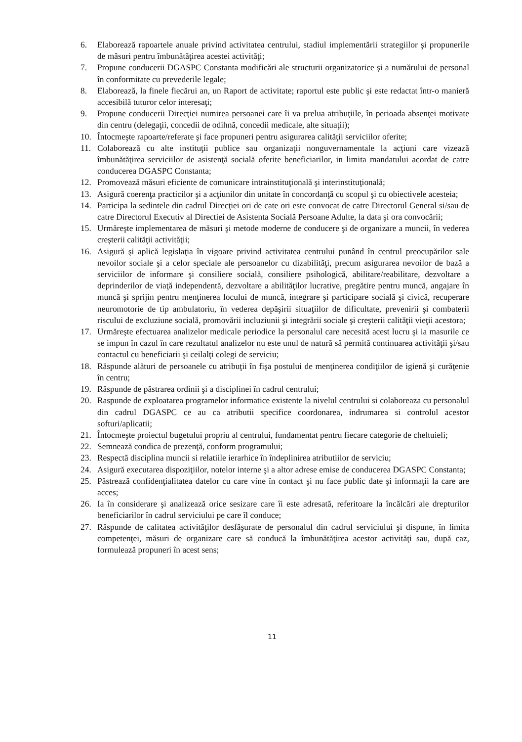6. Elaborează rapoartele anuale privind activitatea centrului, stadiul implementării strategiilor şi propunerile de măsuri pentru îmbunătăţirea acestei activităţi;
7. Propune conducerii DGASPC Constanta modificări ale structurii organizatorice şi a numărului de personal în conformitate cu prevederile legale;
8. Elaborează, la finele fiecărui an, un Raport de activitate; raportul este public şi este redactat într-o manieră accesibilă tuturor celor interesaţi;
9. Propune conducerii Direcţiei numirea persoanei care îi va prelua atribuţiile, în perioada absenţei motivate din centru (delegaţii, concedii de odihnă, concedii medicale, alte situaţii);
10. Întocmeşte rapoarte/referate şi face propuneri pentru asigurarea calităţii serviciilor oferite;
11. Colaborează cu alte instituţii publice sau organizaţii nonguvernamentale la acţiuni care vizează îmbunătăţirea serviciilor de asistenţă socială oferite beneficiarilor, in limita mandatului acordat de catre conducerea DGASPC Constanta;
12. Promovează măsuri eficiente de comunicare intrainstituţională şi interinstituţională;
13. Asigură coerenţa practicilor şi a acţiunilor din unitate în concordanţă cu scopul şi cu obiectivele acesteia;
14. Participa la sedintele din cadrul Direcţiei ori de cate ori este convocat de catre Directorul General si/sau de catre Directorul Executiv al Directiei de Asistenta Socială Persoane Adulte, la data şi ora convocării;
15. Urmăreşte implementarea de măsuri şi metode moderne de conducere şi de organizare a muncii, în vederea creşterii calităţii activităţii;
16. Asigură şi aplică legislaţia în vigoare privind activitatea centrului punând în centrul preocupărilor sale nevoilor sociale şi a celor speciale ale persoanelor cu dizabilităţi, precum asigurarea nevoilor de bază a serviciilor de informare şi consiliere socială, consiliere psihologică, abilitare/reabilitare, dezvoltare a deprinderilor de viaţă independentă, dezvoltare a abilităţilor lucrative, pregătire pentru muncă, angajare în muncă şi sprijin pentru menţinerea locului de muncă, integrare şi participare socială şi civică, recuperare neuromotorie de tip ambulatoriu, în vederea depăşirii situaţiilor de dificultate, prevenirii şi combaterii riscului de excluziune socială, promovării incluziunii şi integrării sociale şi creşterii calităţii vieţii acestora;
17. Urmăreşte efectuarea analizelor medicale periodice la personalul care necesită acest lucru şi ia masurile ce se impun în cazul în care rezultatul analizelor nu este unul de natură să permită continuarea activităţii şi/sau contactul cu beneficiarii şi ceilalţi colegi de serviciu;
18. Răspunde alături de persoanele cu atribuţii în fişa postului de menţinerea condiţiilor de igienă şi curăţenie în centru;
19. Răspunde de păstrarea ordinii şi a disciplinei în cadrul centrului;
20. Raspunde de exploatarea programelor informatice existente la nivelul centrului si colaboreaza cu personalul din cadrul DGASPC ce au ca atributii specifice coordonarea, indrumarea si controlul acestor softuri/aplicatii;
21. Întocmeşte proiectul bugetului propriu al centrului, fundamentat pentru fiecare categorie de cheltuieli;
22. Semnează condica de prezenţă, conform programului;
23. Respectă disciplina muncii si relatiile ierarhice în îndeplinirea atributiilor de serviciu;
24. Asigură executarea dispoziţiilor, notelor interne şi a altor adrese emise de conducerea DGASPC Constanta;
25. Păstrează confidenţialitatea datelor cu care vine în contact şi nu face public date şi informaţii la care are acces;
26. Ia în considerare şi analizează orice sesizare care îi este adresată, referitoare la încălcări ale drepturilor beneficiarilor în cadrul serviciului pe care îl conduce;
27. Răspunde de calitatea activităţilor desfăşurate de personalul din cadrul serviciului şi dispune, în limita competenţei, măsuri de organizare care să conducă la îmbunătăţirea acestor activităţi sau, după caz, formulează propuneri în acest sens;
11